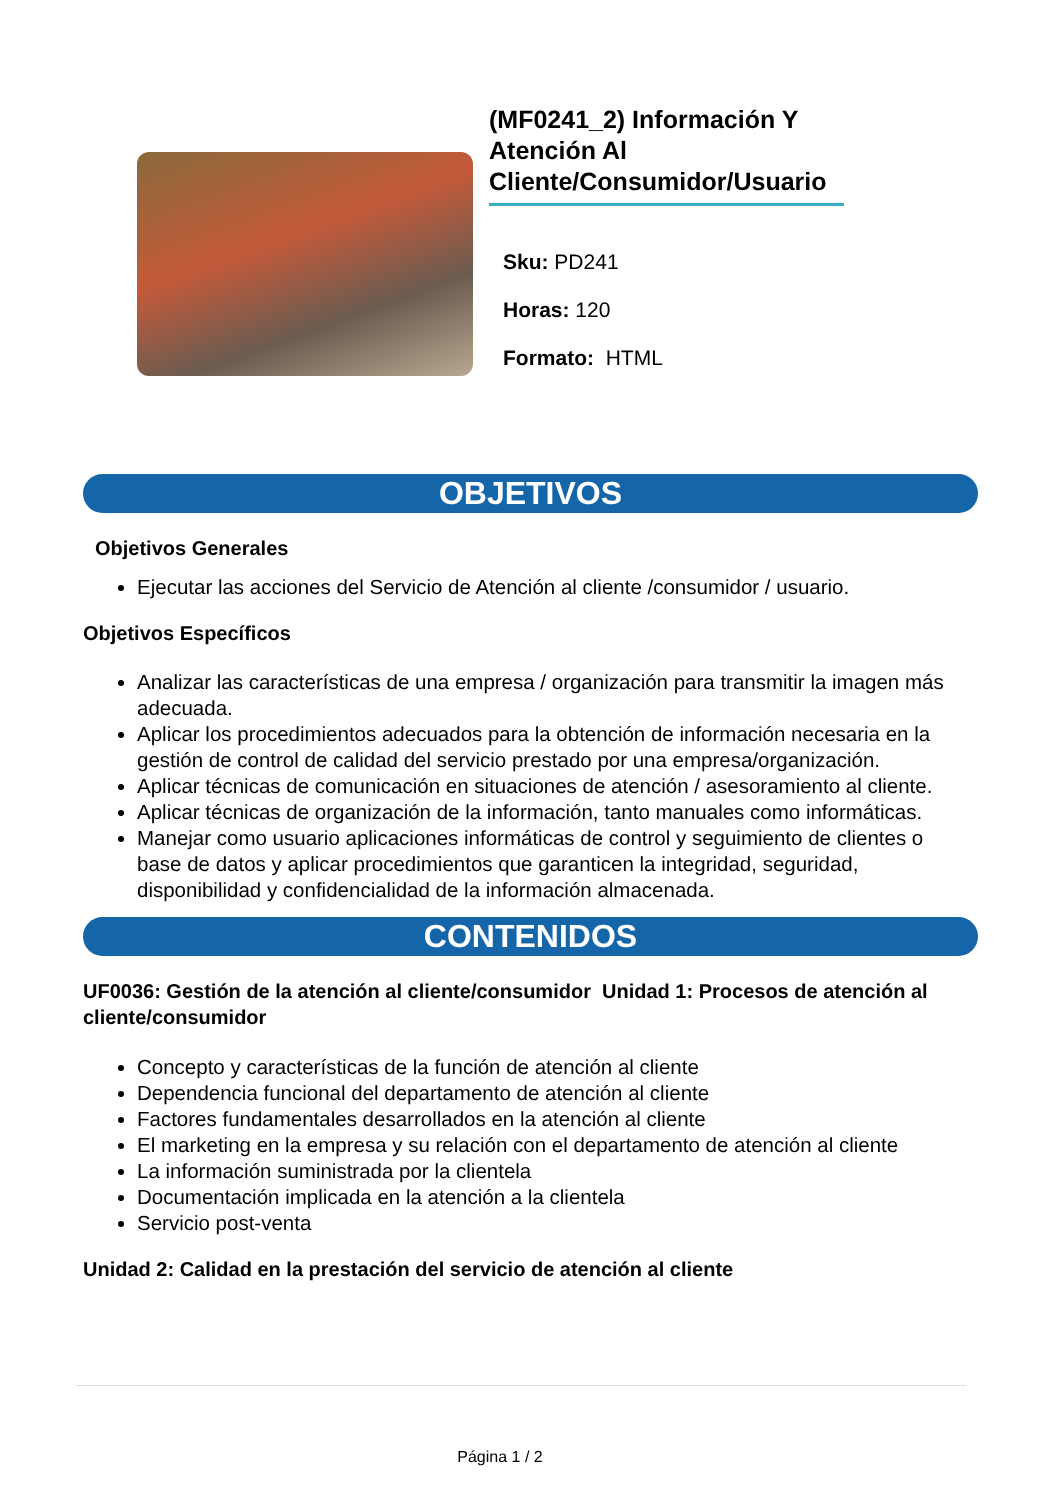(MF0241_2) Información Y Atención Al Cliente/Consumidor/Usuario
Sku: PD241
Horas: 120
Formato: HTML
OBJETIVOS
Objetivos Generales
Ejecutar las acciones del Servicio de Atención al cliente /consumidor / usuario.
Objetivos Específicos
Analizar las características de una empresa / organización para transmitir la imagen más adecuada.
Aplicar los procedimientos adecuados para la obtención de información necesaria en la gestión de control de calidad del servicio prestado por una empresa/organización.
Aplicar técnicas de comunicación en situaciones de atención / asesoramiento al cliente.
Aplicar técnicas de organización de la información, tanto manuales como informáticas.
Manejar como usuario aplicaciones informáticas de control y seguimiento de clientes o base de datos y aplicar procedimientos que garanticen la integridad, seguridad, disponibilidad y confidencialidad de la información almacenada.
CONTENIDOS
UF0036: Gestión de la atención al cliente/consumidor Unidad 1: Procesos de atención al cliente/consumidor
Concepto y características de la función de atención al cliente
Dependencia funcional del departamento de atención al cliente
Factores fundamentales desarrollados en la atención al cliente
El marketing en la empresa y su relación con el departamento de atención al cliente
La información suministrada por la clientela
Documentación implicada en la atención a la clientela
Servicio post-venta
Unidad 2: Calidad en la prestación del servicio de atención al cliente
Página 1 / 2